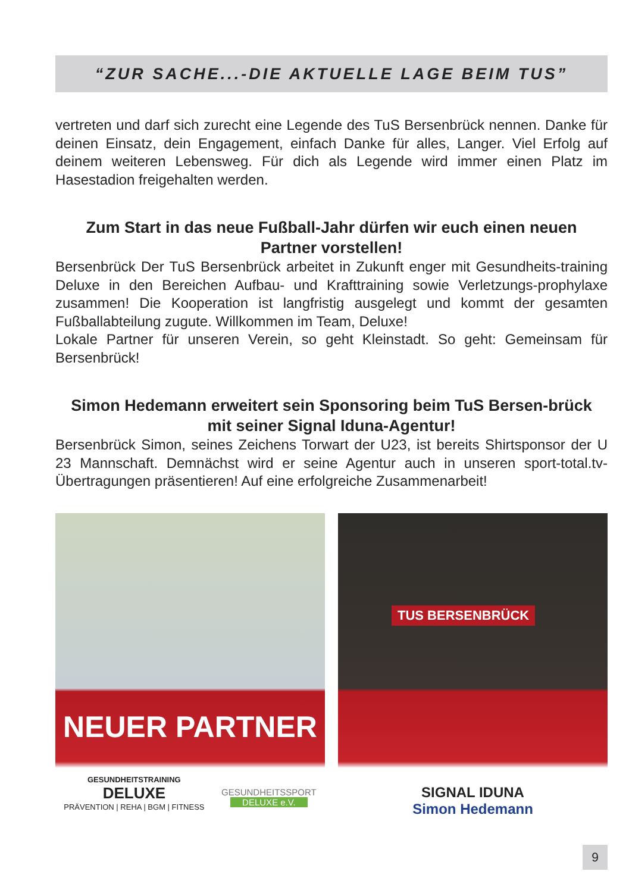“ZUR SACHE...-DIE AKTUELLE LAGE BEIM TUS”
vertreten und darf sich zurecht eine Legende des TuS Bersenbrück nennen. Danke für deinen Einsatz, dein Engagement, einfach Danke für alles, Langer. Viel Erfolg auf deinem weiteren Lebensweg. Für dich als Legende wird immer einen Platz im Hasestadion freigehalten werden.
Zum Start in das neue Fußball-Jahr dürfen wir euch einen neuen Partner vorstellen!
Bersenbrück Der TuS Bersenbrück arbeitet in Zukunft enger mit Gesundheits-training Deluxe in den Bereichen Aufbau- und Krafttraining sowie Verletzungs-prophylaxe zusammen! Die Kooperation ist langfristig ausgelegt und kommt der gesamten Fußballabteilung zugute. Willkommen im Team, Deluxe!
Lokale Partner für unseren Verein, so geht Kleinstadt. So geht: Gemeinsam für Bersenbrück!
Simon Hedemann erweitert sein Sponsoring beim TuS Bersen-brück mit seiner Signal Iduna-Agentur!
Bersenbrück Simon, seines Zeichens Torwart der U23, ist bereits Shirtsponsor der U 23 Mannschaft. Demnächst wird er seine Agentur auch in unseren sport-total.tv-Übertragungen präsentieren! Auf eine erfolgreiche Zusammenarbeit!
NEUER PARTNER
GESUNDHEITSTRAINING
DELUXE
PRÄVENTION | REHA | BGM | FITNESS
GESUNDHEITSSPORT
DELUXE e.V.
TUS BERSENBRÜCK
SIGNAL IDUNA
Simon Hedemann
9